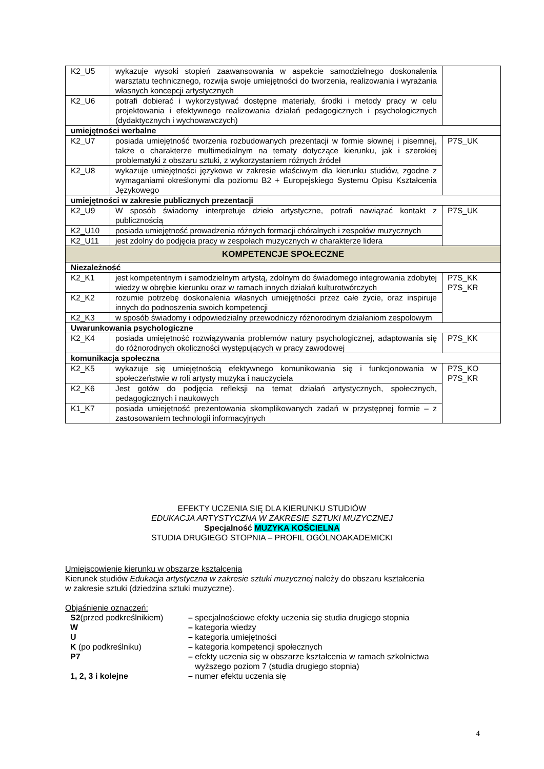| K2_U5 | wykazuje wysoki stopień zaawansowania w aspekcie samodzielnego doskonalenia warsztatu technicznego, rozwija swoje umiejętności do tworzenia, realizowania i wyrażania własnych koncepcji artystycznych | |
| K2_U6 | potrafi dobierać i wykorzystywać dostępne materiały, środki i metody pracy w celu projektowania i efektywnego realizowania działań pedagogicznych i psychologicznych (dydaktycznych i wychowawczych) | |
| umiejętności werbalne | | |
| K2_U7 | posiada umiejętność tworzenia rozbudowanych prezentacji w formie słownej i pisemnej, także o charakterze multimedialnym na tematy dotyczące kierunku, jak i szerokiej problematyki z obszaru sztuki, z wykorzystaniem różnych źródeł | P7S_UK |
| K2_U8 | wykazuje umiejętności językowe w zakresie właściwym dla kierunku studiów, zgodne z wymaganiami określonymi dla poziomu B2 + Europejskiego Systemu Opisu Kształcenia Językowego | |
| umiejętności w zakresie publicznych prezentacji | | |
| K2_U9 | W sposób świadomy interpretuje dzieło artystyczne, potrafi nawiązać kontakt z publicznością | P7S_UK |
| K2_U10 | posiada umiejętność prowadzenia różnych formacji chóralnych i zespołów muzycznych | |
| K2_U11 | jest zdolny do podjęcia pracy w zespołach muzycznych w charakterze lidera | |
| KOMPETENCJE SPOŁECZNE | | |
| Niezależność | | |
| K2_K1 | jest kompetentnym i samodzielnym artystą, zdolnym do świadomego integrowania zdobytej wiedzy w obrębie kierunku oraz w ramach innych działań kulturotwórczych | P7S_KK P7S_KR |
| K2_K2 | rozumie potrzebę doskonalenia własnych umiejętności przez całe życie, oraz inspiruje innych do podnoszenia swoich kompetencji | |
| K2_K3 | w sposób świadomy i odpowiedzialny przewodniczy różnorodnym działaniom zespołowym | |
| Uwarunkowania psychologiczne | | |
| K2_K4 | posiada umiejętność rozwiązywania problemów natury psychologicznej, adaptowania się do różnorodnych okoliczności występujących w pracy zawodowej | P7S_KK |
| komunikacja społeczna | | |
| K2_K5 | wykazuje się umiejętnością efektywnego komunikowania się i funkcjonowania w społeczeństwie w roli artysty muzyka i nauczyciela | P7S_KO P7S_KR |
| K2_K6 | Jest gotów do podjęcia refleksji na temat działań artystycznych, społecznych, pedagogicznych i naukowych | |
| K1_K7 | posiada umiejętność prezentowania skomplikowanych zadań w przystępnej formie – z zastosowaniem technologii informacyjnych | |
EFEKTY UCZENIA SIĘ DLA KIERUNKU STUDIÓW
EDUKACJA ARTYSTYCZNA W ZAKRESIE SZTUKI MUZYCZNEJ
Specjalność MUZYKA KOŚCIELNA
STUDIA DRUGIEGO STOPNIA – PROFIL OGÓLNOAKADEMICKI
Umiejscowienie kierunku w obszarze kształcenia
Kierunek studiów Edukacja artystyczna w zakresie sztuki muzycznej należy do obszaru kształcenia
w zakresie sztuki (dziedzina sztuki muzyczne).
Objaśnienie oznaczeń:
| S2 (przed podkreślnikiem) | – specjalnościowe efekty uczenia się studia drugiego stopnia |
| W | – kategoria wiedzy |
| U | – kategoria umiejętności |
| K (po podkreślniku) | – kategoria kompetencji społecznych |
| P7 | – efekty uczenia się w obszarze kształcenia w ramach szkolnictwa wyższego poziom 7 (studia drugiego stopnia) |
| 1, 2, 3 i kolejne | – numer efektu uczenia się |
4